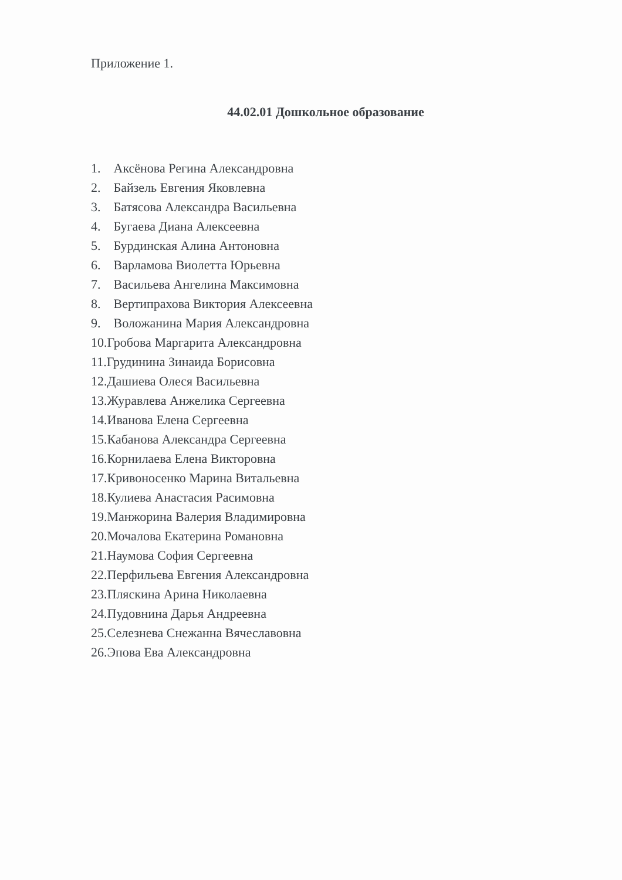Приложение 1.
44.02.01 Дошкольное образование
1. Аксёнова Регина Александровна
2. Байзель Евгения Яковлевна
3. Батясова Александра Васильевна
4. Бугаева Диана Алексеевна
5. Бурдинская Алина Антоновна
6. Варламова Виолетта Юрьевна
7. Васильева Ангелина Максимовна
8. Вертипрахова Виктория Алексеевна
9. Воложанина Мария Александровна
10.Гробова Маргарита Александровна
11.Грудинина Зинаида Борисовна
12.Дашиева Олеся Васильевна
13.Журавлева Анжелика Сергеевна
14.Иванова Елена Сергеевна
15.Кабанова Александра Сергеевна
16.Корнилаева Елена Викторовна
17.Кривоносенко Марина Витальевна
18.Кулиева Анастасия Расимовна
19.Манжорина Валерия Владимировна
20.Мочалова Екатерина Романовна
21.Наумова София Сергеевна
22.Перфильева Евгения Александровна
23.Пляскина Арина Николаевна
24.Пудовнина Дарья Андреевна
25.Селезнева Снежанна Вячеславовна
26.Эпова Ева Александровна